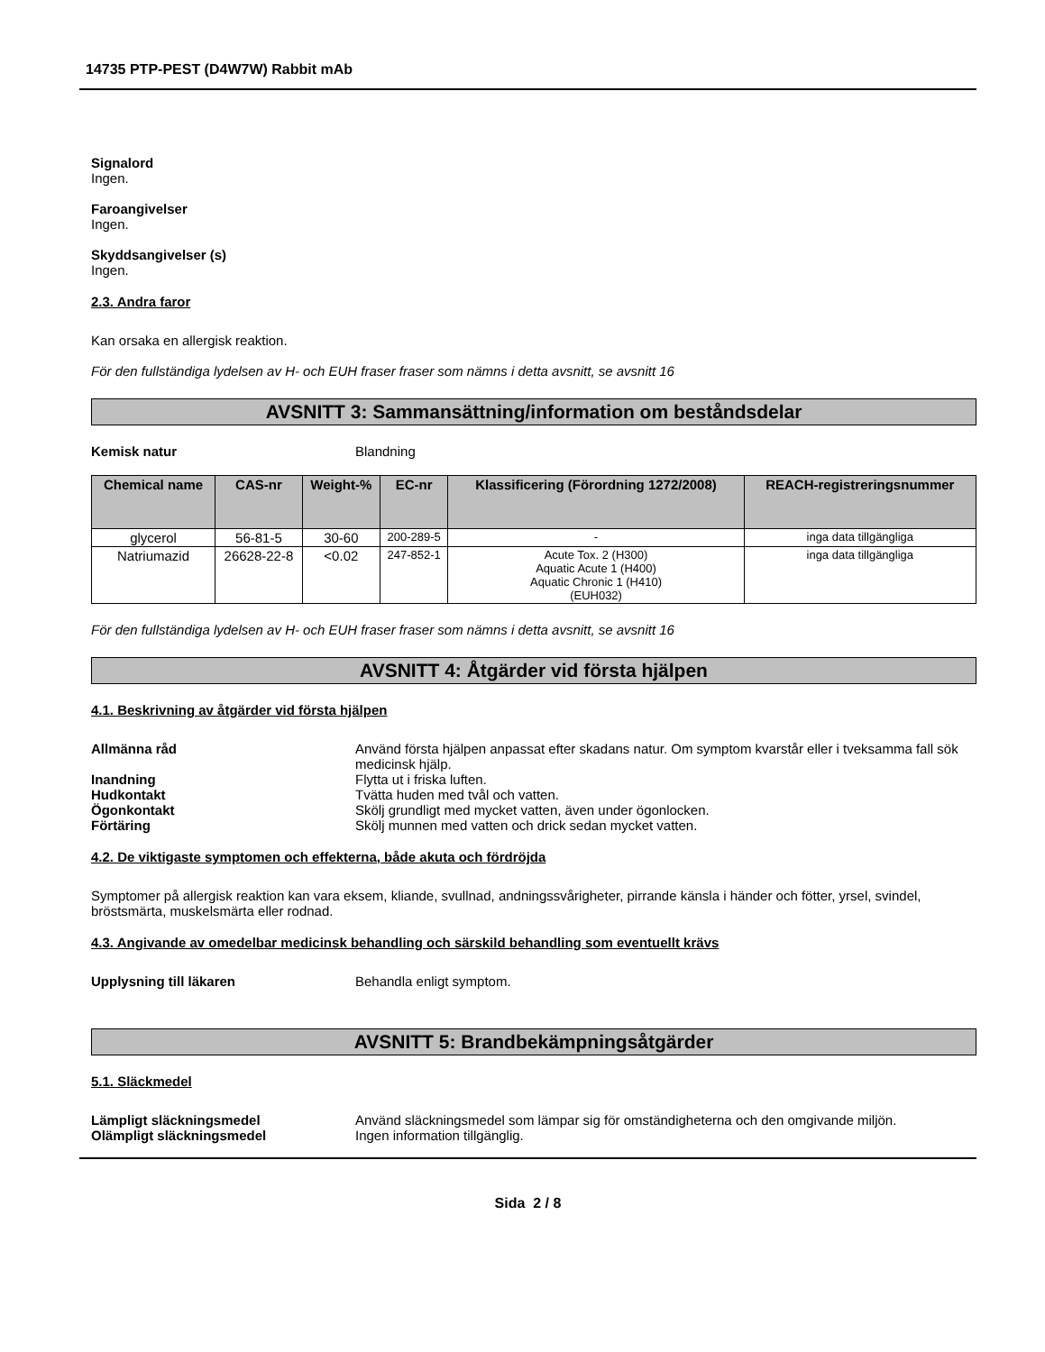14735 PTP-PEST (D4W7W) Rabbit mAb
Signalord
Ingen.
Faroangivelser
Ingen.
Skyddsangivelser (s)
Ingen.
2.3. Andra faror
Kan orsaka en allergisk reaktion.
För den fullständiga lydelsen av H- och EUH fraser fraser som nämns i detta avsnitt, se avsnitt 16
AVSNITT 3: Sammansättning/information om beståndsdelar
Kemisk natur Blandning
| Chemical name | CAS-nr | Weight-% | EC-nr | Klassificering (Förordning 1272/2008) | REACH-registreringsnummer |
| --- | --- | --- | --- | --- | --- |
| glycerol | 56-81-5 | 30-60 | 200-289-5 | - | inga data tillgängliga |
| Natriumazid | 26628-22-8 | <0.02 | 247-852-1 | Acute Tox. 2 (H300) Aquatic Acute 1 (H400) Aquatic Chronic 1 (H410) (EUH032) | inga data tillgängliga |
För den fullständiga lydelsen av H- och EUH fraser fraser som nämns i detta avsnitt, se avsnitt 16
AVSNITT 4: Åtgärder vid första hjälpen
4.1. Beskrivning av åtgärder vid första hjälpen
Allmänna råd Använd första hjälpen anpassat efter skadans natur. Om symptom kvarstår eller i tveksamma fall sök medicinsk hjälp.
Inandning Flytta ut i friska luften.
Hudkontakt Tvätta huden med tvål och vatten.
Ögonkontakt Skölj grundligt med mycket vatten, även under ögonlocken.
Förtäring Skölj munnen med vatten och drick sedan mycket vatten.
4.2. De viktigaste symptomen och effekterna, både akuta och fördröjda
Symptomer på allergisk reaktion kan vara eksem, kliande, svullnad, andningssvårigheter, pirrande känsla i händer och fötter, yrsel, svindel, bröstsmärta, muskelsmärta eller rodnad.
4.3. Angivande av omedelbar medicinsk behandling och särskild behandling som eventuellt krävs
Upplysning till läkaren Behandla enligt symptom.
AVSNITT 5: Brandbekämpningsåtgärder
5.1. Släckmedel
Lämpligt släckningsmedel Använd släckningsmedel som lämpar sig för omständigheterna och den omgivande miljön.
Olämpligt släckningsmedel Ingen information tillgänglig.
Sida 2 / 8